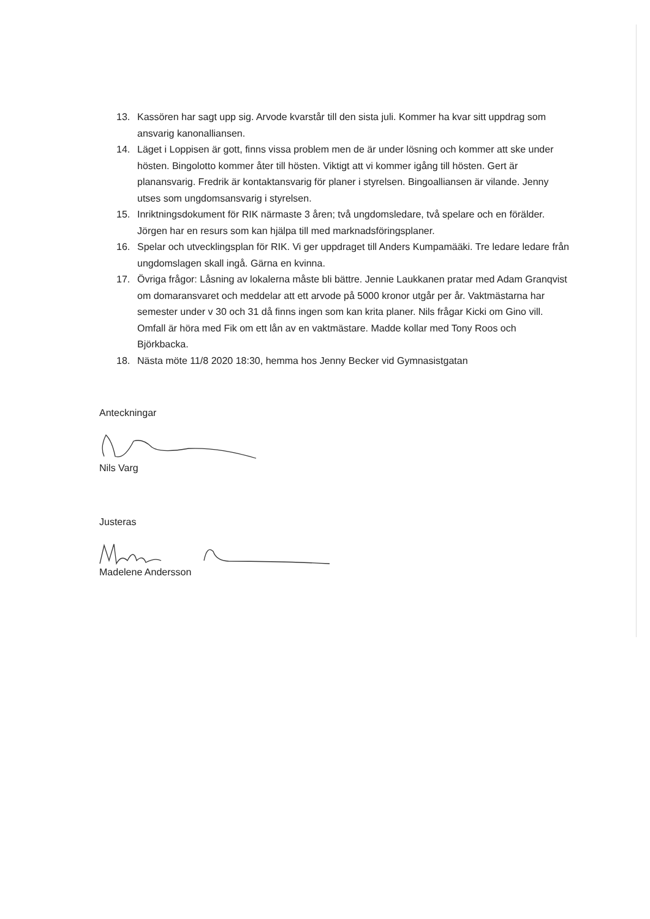13. Kassören har sagt upp sig. Arvode kvarstår till den sista juli. Kommer ha kvar sitt uppdrag som ansvarig kanonalliansen.
14. Läget i Loppisen är gott, finns vissa problem men de är under lösning och kommer att ske under hösten. Bingolotto kommer åter till hösten. Viktigt att vi kommer igång till hösten. Gert är planansvarig. Fredrik är kontaktansvarig för planer i styrelsen. Bingoalliansen är vilande. Jenny utses som ungdomsansvarig i styrelsen.
15. Inriktningsdokument för RIK närmaste 3 åren; två ungdomsledare, två spelare och en förälder. Jörgen har en resurs som kan hjälpa till med marknadsföringsplaner.
16. Spelar och utvecklingsplan för RIK. Vi ger uppdraget till Anders Kumpamääki. Tre ledare ledare från ungdomslagen skall ingå. Gärna en kvinna.
17. Övriga frågor: Låsning av lokalerna måste bli bättre. Jennie Laukkanen pratar med Adam Granqvist om domaransvaret och meddelar att ett arvode på 5000 kronor utgår per år. Vaktmästarna har semester under v 30 och 31 då finns ingen som kan krita planer. Nils frågar Kicki om Gino vill. Omfall är höra med Fik om ett lån av en vaktmästare. Madde kollar med Tony Roos och Björkbacka.
18. Nästa möte 11/8 2020 18:30, hemma hos Jenny Becker vid Gymnasistgatan
Anteckningar
Nils Varg
Justeras
Madelene Andersson